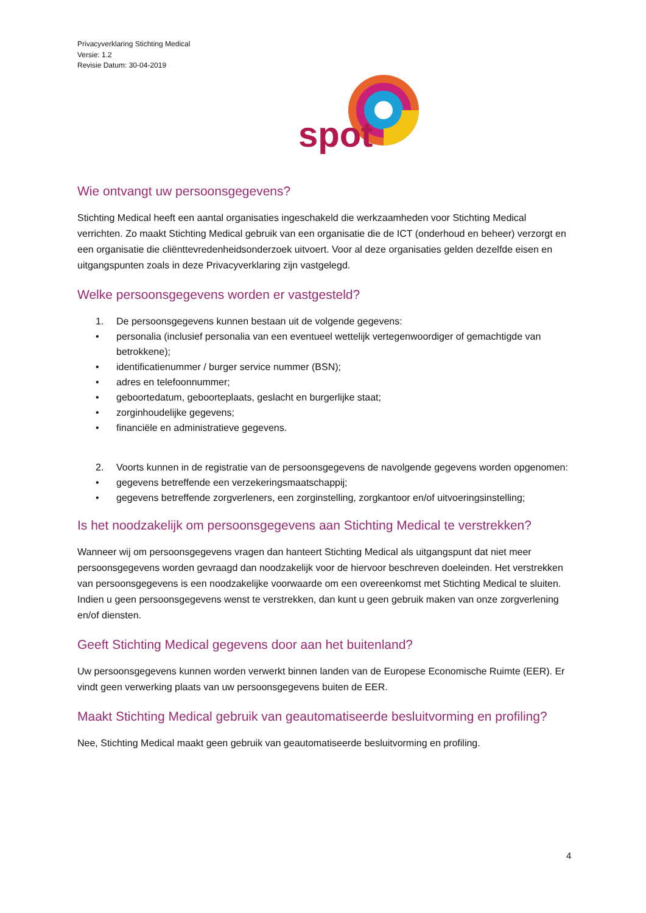Privacyverklaring Stichting Medical
Versie: 1.2
Revisie Datum: 30-04-2019
spot
Wie ontvangt uw persoonsgegevens?
Stichting Medical heeft een aantal organisaties ingeschakeld die werkzaamheden voor Stichting Medical verrichten. Zo maakt Stichting Medical gebruik van een organisatie die de ICT (onderhoud en beheer) verzorgt en een organisatie die cliënttevredenheidsonderzoek uitvoert. Voor al deze organisaties gelden dezelfde eisen en uitgangspunten zoals in deze Privacyverklaring zijn vastgelegd.
Welke persoonsgegevens worden er vastgesteld?
1. De persoonsgegevens kunnen bestaan uit de volgende gegevens:
• personalia (inclusief personalia van een eventueel wettelijk vertegenwoordiger of gemachtigde van betrokkene);
• identificatienummer / burger service nummer (BSN);
• adres en telefoonnummer;
• geboortedatum, geboorteplaats, geslacht en burgerlijke staat;
• zorginhoudelijke gegevens;
• financiële en administratieve gegevens.
2. Voorts kunnen in de registratie van de persoonsgegevens de navolgende gegevens worden opgenomen:
• gegevens betreffende een verzekeringsmaatschappij;
• gegevens betreffende zorgverleners, een zorginstelling, zorgkantoor en/of uitvoeringsinstelling;
Is het noodzakelijk om persoonsgegevens aan Stichting Medical te verstrekken?
Wanneer wij om persoonsgegevens vragen dan hanteert Stichting Medical als uitgangspunt dat niet meer persoonsgegevens worden gevraagd dan noodzakelijk voor de hiervoor beschreven doeleinden. Het verstrekken van persoonsgegevens is een noodzakelijke voorwaarde om een overeenkomst met Stichting Medical te sluiten. Indien u geen persoonsgegevens wenst te verstrekken, dan kunt u geen gebruik maken van onze zorgverlening en/of diensten.
Geeft Stichting Medical gegevens door aan het buitenland?
Uw persoonsgegevens kunnen worden verwerkt binnen landen van de Europese Economische Ruimte (EER). Er vindt geen verwerking plaats van uw persoonsgegevens buiten de EER.
Maakt Stichting Medical gebruik van geautomatiseerde besluitvorming en profiling?
Nee, Stichting Medical maakt geen gebruik van geautomatiseerde besluitvorming en profiling.
4